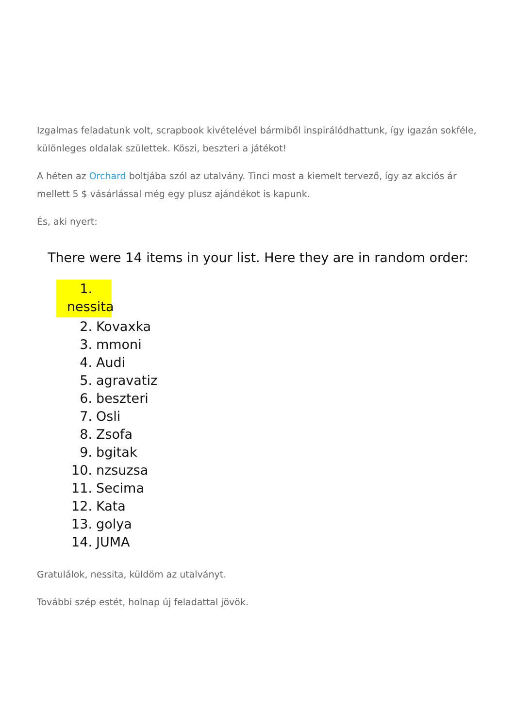Izgalmas feladatunk volt, scrapbook kivételével bármiből inspirálódhattunk, így igazán sokféle, különleges oldalak születtek. Köszi, beszteri a játékot!
A héten az Orchard boltjába szól az utalvány. Tinci most a kiemelt tervező, így az akciós ár mellett 5 $ vásárlással még egy plusz ajándékot is kapunk.
És, aki nyert:
There were 14 items in your list. Here they are in random order:
1. nessita
2. Kovaxka
3. mmoni
4. Audi
5. agravatiz
6. beszteri
7. Osli
8. Zsofa
9. bgitak
10. nzsuzsa
11. Secima
12. Kata
13. golya
14. JUMA
Gratulálok, nessita, küldöm az utalványt.
További szép estét, holnap új feladattal jövök.